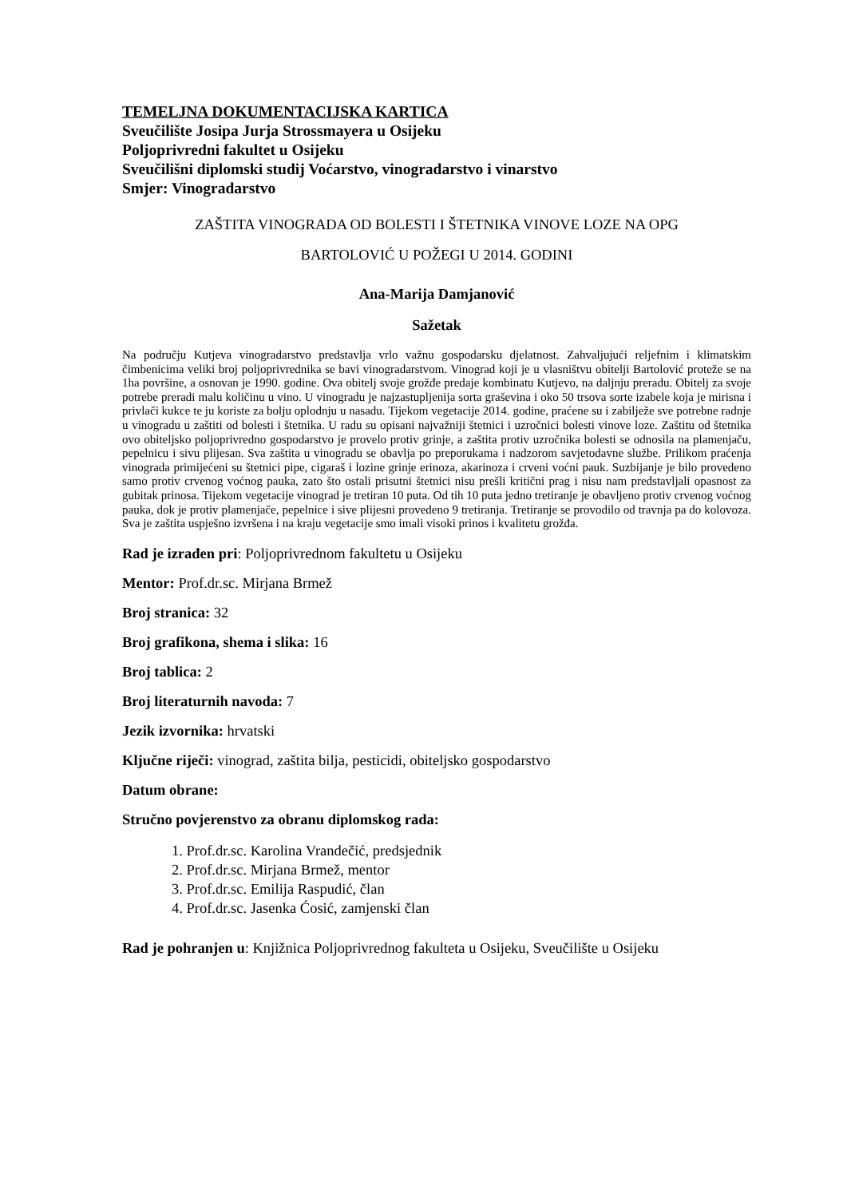TEMELJNA DOKUMENTACIJSKA KARTICA
Sveučilište Josipa Jurja Strossmayera u Osijeku
Poljoprivredni fakultet u Osijeku
Sveučilišni diplomski studij Voćarstvo, vinogradarstvo i vinarstvo
Smjer: Vinogradarstvo
ZAŠTITA VINOGRADA OD BOLESTI I ŠTETNIKA VINOVE LOZE NA OPG
BARTOLOVIĆ U POŽEGI U 2014. GODINI
Ana-Marija Damjanović
Sažetak
Na području Kutjeva vinogradarstvo predstavlja vrlo važnu gospodarsku djelatnost. Zahvaljujući reljefnim i klimatskim čimbenicima veliki broj poljoprivrednika se bavi vinogradarstvom. Vinograd koji je u vlasništvu obitelji Bartolović proteže se na 1ha površine, a osnovan je 1990. godine. Ova obitelj svoje grožđe predaje kombinatu Kutjevo, na daljnju preradu. Obitelj za svoje potrebe preradi malu količinu u vino. U vinogradu je najzastupljenija sorta graševina i oko 50 trsova sorte izabele koja je mirisna i privlači kukce te ju koriste za bolju oplodnju u nasadu. Tijekom vegetacije 2014. godine, praćene su i zabilježe sve potrebne radnje u vinogradu u zaštiti od bolesti i štetnika. U radu su opisani najvažniji štetnici i uzročnici bolesti vinove loze. Zaštitu od štetnika ovo obiteljsko poljoprivredno gospodarstvo je provelo protiv grinje, a zaštita protiv uzročnika bolesti se odnosila na plamenjaču, pepelnicu i sivu plijesan. Sva zaštita u vinogradu se obavlja po preporukama i nadzorom savjetodavne službe. Prilikom praćenja vinograda primijećeni su štetnici pipe, cigaraš i lozine grinje erinoza, akarinoza i crveni voćni pauk. Suzbijanje je bilo provedeno samo protiv crvenog voćnog pauka, zato što ostali prisutni štetnici nisu prešli kritični prag i nisu nam predstavljali opasnost za gubitak prinosa. Tijekom vegetacije vinograd je tretiran 10 puta. Od tih 10 puta jedno tretiranje je obavljeno protiv crvenog voćnog pauka, dok je protiv plamenjače, pepelnice i sive plijesni provedeno 9 tretiranja. Tretiranje se provodilo od travnja pa do kolovoza. Sva je zaštita uspješno izvršena i na kraju vegetacije smo imali visoki prinos i kvalitetu grožđa.
Rad je izrađen pri: Poljoprivrednom fakultetu u Osijeku
Mentor: Prof.dr.sc. Mirjana Brmež
Broj stranica: 32
Broj grafikona, shema i slika: 16
Broj tablica: 2
Broj literaturnih navoda: 7
Jezik izvornika: hrvatski
Ključne riječi: vinograd, zaštita bilja, pesticidi, obiteljsko gospodarstvo
Datum obrane:
Stručno povjerenstvo za obranu diplomskog rada:
1. Prof.dr.sc. Karolina Vrandečić, predsjednik
2. Prof.dr.sc. Mirjana Brmež, mentor
3. Prof.dr.sc. Emilija Raspudić, član
4. Prof.dr.sc. Jasenka Ćosić, zamjenski član
Rad je pohranjen u: Knjižnica Poljoprivrednog fakulteta u Osijeku, Sveučilište u Osijeku